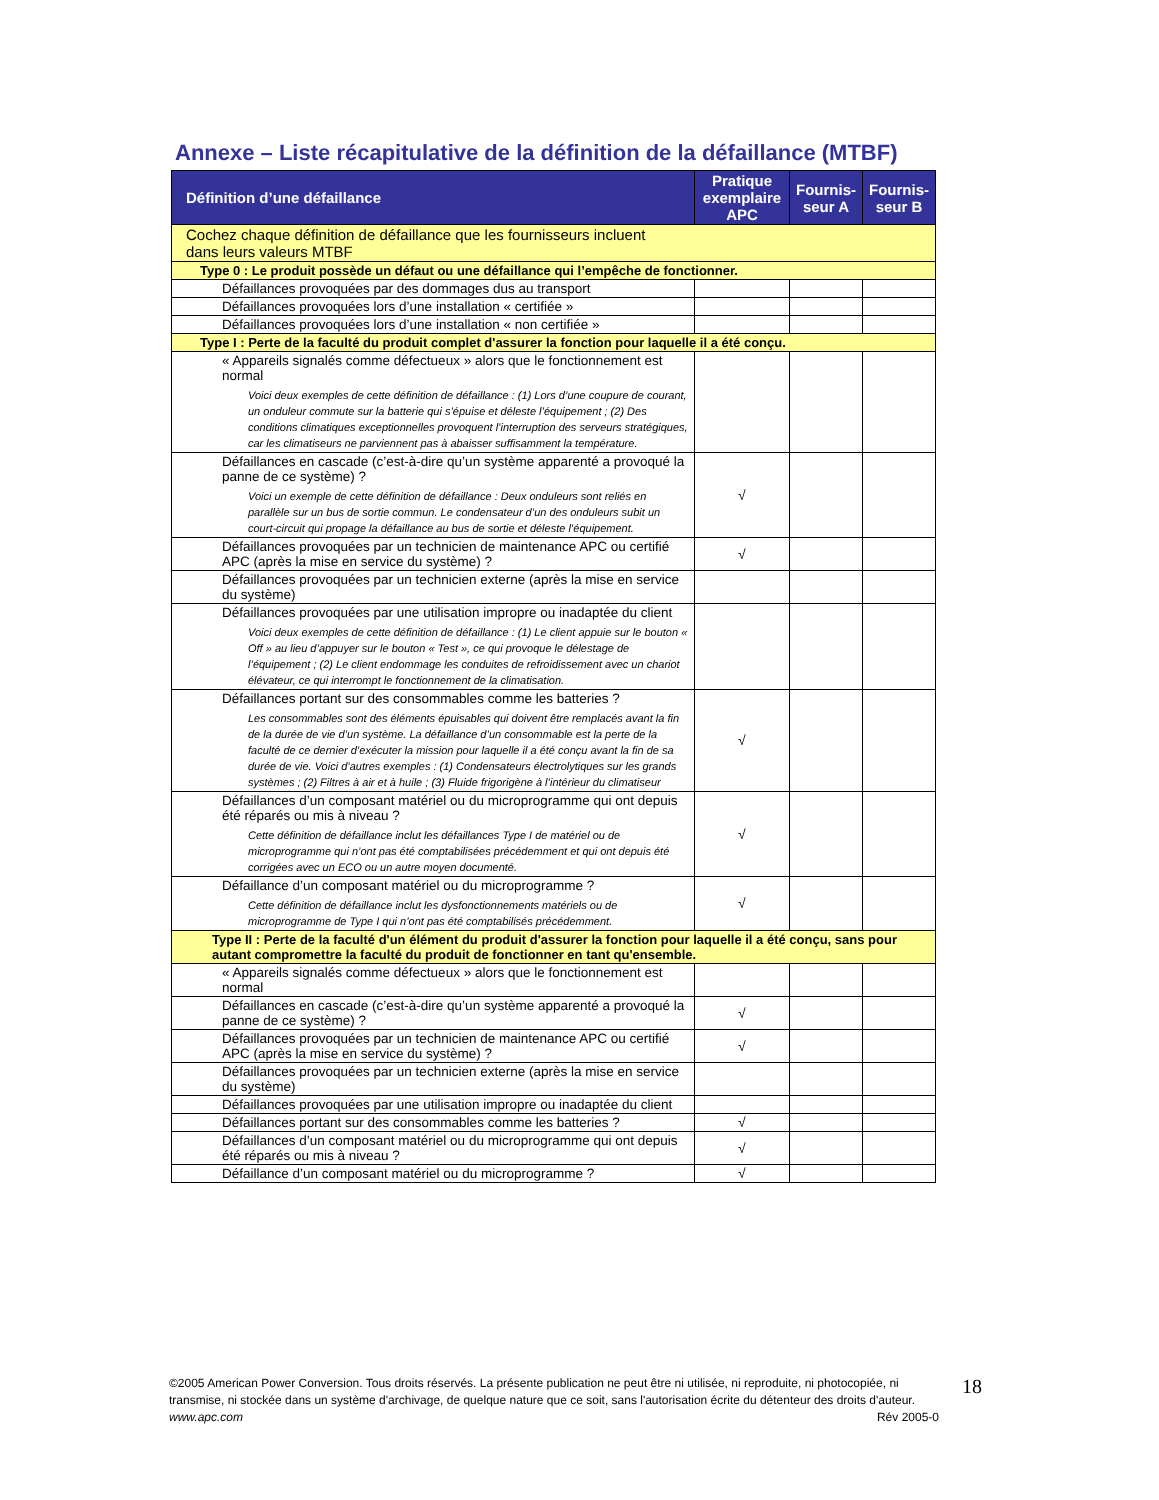Annexe – Liste récapitulative de la définition de la défaillance (MTBF)
| Définition d’une défaillance | Pratique exemplaire APC | Fournis-seur A | Fournis-seur B |
| --- | --- | --- | --- |
| Cochez chaque définition de défaillance que les fournisseurs incluent dans leurs valeurs MTBF | | | |
| Type 0 : Le produit possède un défaut ou une défaillance qui l’empêche de fonctionner. | | | |
| Défaillances provoquées par des dommages dus au transport | | | |
| Défaillances provoquées lors d’une installation « certifiée » | | | |
| Défaillances provoquées lors d’une installation « non certifiée » | | | |
| Type I : Perte de la faculté du produit complet d'assurer la fonction pour laquelle il a été conçu. | | | |
| « Appareils signalés comme défectueux » alors que le fonctionnement est normal Voici deux exemples de cette définition de défaillance : (1) Lors d’une coupure de courant, un onduleur commute sur la batterie qui s’épuise et déleste l’équipement ; (2) Des conditions climatiques exceptionnelles provoquent l’interruption des serveurs stratégiques, car les climatiseurs ne parviennent pas à abaisser suffisamment la température. | | | |
| Défaillances en cascade (c’est-à-dire qu’un système apparenté a provoqué la panne de ce système) ? Voici un exemple de cette définition de défaillance : Deux onduleurs sont reliés en parallèle sur un bus de sortie commun. Le condensateur d’un des onduleurs subit un court-circuit qui propage la défaillance au bus de sortie et déleste l’équipement. | √ | | |
| Défaillances provoquées par un technicien de maintenance APC ou certifié APC (après la mise en service du système) ? | √ | | |
| Défaillances provoquées par un technicien externe (après la mise en service du système) | | | |
| Défaillances provoquées par une utilisation impropre ou inadaptée du client Voici deux exemples de cette définition de défaillance : (1) Le client appuie sur le bouton « Off » au lieu d’appuyer sur le bouton « Test », ce qui provoque le délestage de l’équipement ; (2) Le client endommage les conduites de refroidissement avec un chariot élévateur, ce qui interrompt le fonctionnement de la climatisation. | | | |
| Défaillances portant sur des consommables comme les batteries ? Les consommables sont des éléments épuisables qui doivent être remplacés avant la fin de la durée de vie d’un système. La défaillance d’un consommable est la perte de la faculté de ce dernier d’exécuter la mission pour laquelle il a été conçu avant la fin de sa durée de vie. Voici d’autres exemples : (1) Condensateurs électrolytiques sur les grands systèmes ; (2) Filtres à air et à huile ; (3) Fluide frigorigène à l’intérieur du climatiseur | √ | | |
| Défaillances d’un composant matériel ou du microprogramme qui ont depuis été réparés ou mis à niveau ? Cette définition de défaillance inclut les défaillances Type I de matériel ou de microprogramme qui n’ont pas été comptabilisées précédemment et qui ont depuis été corrigées avec un ECO ou un autre moyen documenté. | √ | | |
| Défaillance d’un composant matériel ou du microprogramme ? Cette définition de défaillance inclut les dysfonctionnements matériels ou de microprogramme de Type I qui n’ont pas été comptabilisés précédemment. | √ | | |
| Type II : Perte de la faculté d'un élément du produit d'assurer la fonction pour laquelle il a été conçu, sans pour autant compromettre la faculté du produit de fonctionner en tant qu'ensemble. | | | |
| « Appareils signalés comme défectueux » alors que le fonctionnement est normal | | | |
| Défaillances en cascade (c’est-à-dire qu’un système apparenté a provoqué la panne de ce système) ? | √ | | |
| Défaillances provoquées par un technicien de maintenance APC ou certifié APC (après la mise en service du système) ? | √ | | |
| Défaillances provoquées par un technicien externe (après la mise en service du système) | | | |
| Défaillances provoquées par une utilisation impropre ou inadaptée du client | | | |
| Défaillances portant sur des consommables comme les batteries ? | √ | | |
| Défaillances d’un composant matériel ou du microprogramme qui ont depuis été réparés ou mis à niveau ? | √ | | |
| Défaillance d’un composant matériel ou du microprogramme ? | √ | | |
©2005 American Power Conversion. Tous droits réservés. La présente publication ne peut être ni utilisée, ni reproduite, ni photocopiée, ni transmise, ni stockée dans un système d'archivage, de quelque nature que ce soit, sans l'autorisation écrite du détenteur des droits d'auteur.
www.apc.com Rév 2005-0
18